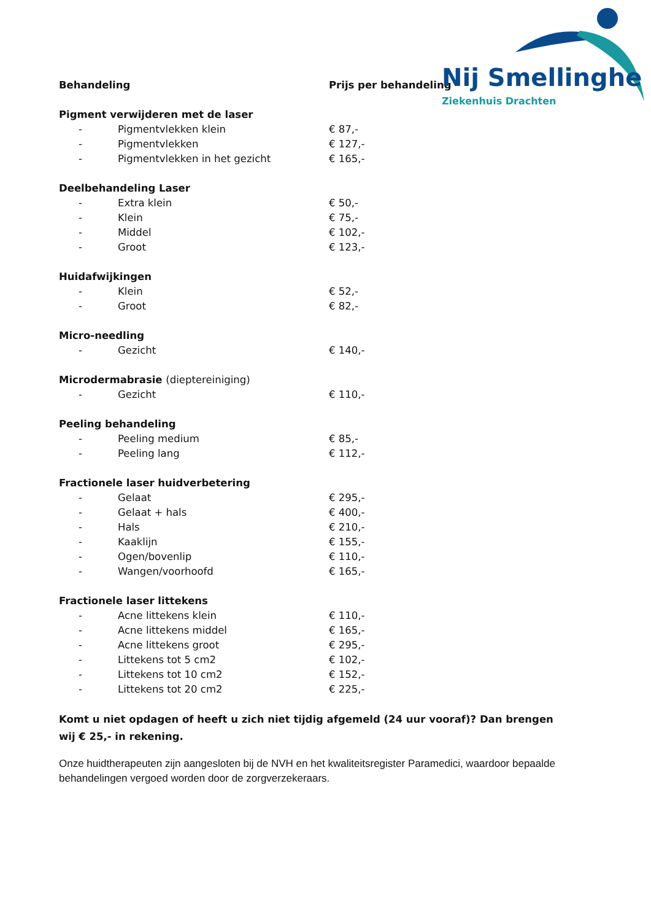Nij Smellinghe
Ziekenhuis Drachten
| Behandeling | | Prijs per behandeling |
| --- | --- | --- |
| Pigment verwijderen met de laser | | |
| - | Pigmentvlekken klein | € 87,- |
| - | Pigmentvlekken | € 127,- |
| - | Pigmentvlekken in het gezicht | € 165,- |
| Deelbehandeling Laser | | |
| - | Extra klein | € 50,- |
| - | Klein | € 75,- |
| - | Middel | € 102,- |
| - | Groot | € 123,- |
| Huidafwijkingen | | |
| - | Klein | € 52,- |
| - | Groot | € 82,- |
| Micro-needling | | |
| - | Gezicht | € 140,- |
| Microdermabrasie (dieptereiniging) | | |
| - | Gezicht | € 110,- |
| Peeling behandeling | | |
| - | Peeling medium | € 85,- |
| - | Peeling lang | € 112,- |
| Fractionele laser huidverbetering | | |
| - | Gelaat | € 295,- |
| - | Gelaat + hals | € 400,- |
| - | Hals | € 210,- |
| - | Kaaklijn | € 155,- |
| - | Ogen/bovenlip | € 110,- |
| - | Wangen/voorhoofd | € 165,- |
| Fractionele laser littekens | | |
| - | Acne littekens klein | € 110,- |
| - | Acne littekens middel | € 165,- |
| - | Acne littekens groot | € 295,- |
| - | Littekens tot 5 cm2 | € 102,- |
| - | Littekens tot 10 cm2 | € 152,- |
| - | Littekens tot 20 cm2 | € 225,- |
Komt u niet opdagen of heeft u zich niet tijdig afgemeld (24 uur vooraf)? Dan brengen wij € 25,- in rekening.
Onze huidtherapeuten zijn aangesloten bij de NVH en het kwaliteitsregister Paramedici, waardoor bepaalde behandelingen vergoed worden door de zorgverzekeraars.